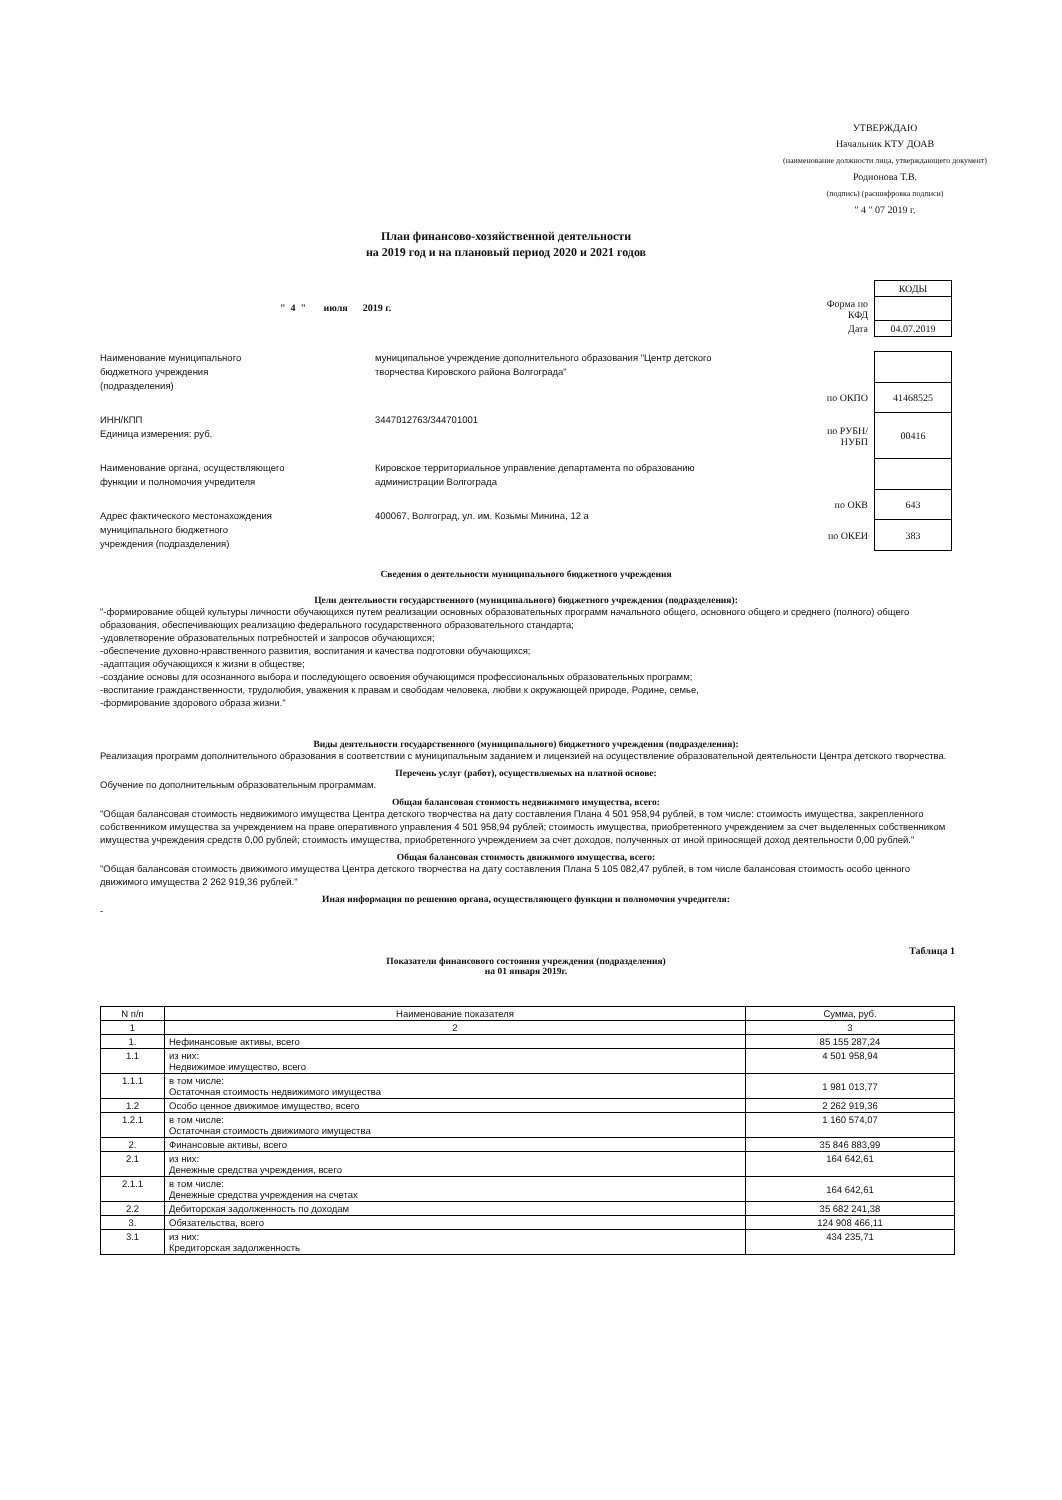УТВЕРЖДАЮ
Начальник КТУ ДОАВ
(наименование должности лица, утверждающего документ)
Родионова Т.В.
(подпись) (расшифровка подписи)
" 4 " 07 2019 г.
План финансово-хозяйственной деятельности
на 2019 год и на плановый период 2020 и 2021 годов
" 4 " июля 2019 г.
| | КОДЫ |
| Форма по КФД | |
| Дата | 04.07.2019 |
Наименование муниципального
бюджетного учреждения
(подразделения)
муниципальное учреждение дополнительного образования "Центр детского творчества Кировского района Волгограда"
ИНН/КПП
Единица измерения: руб.
3447012763/344701001
Наименование органа, осуществляющего
функции и полномочия учредителя
Кировское территориальное управление департамента по образованию администрации Волгограда
Адрес фактического местонахождения
муниципального бюджетного
учреждения (подразделения)
400067, Волгоград, ул. им. Козьмы Минина, 12 а
| по ОКПО | 41468525 |
| по РУБН/НУБП | 00416 |
| по ОКВ | 643 |
| по ОКЕИ | 383 |
Сведения о деятельности муниципального бюджетного учреждения
Цели деятельности государственного (муниципального) бюджетного учреждения (подразделения):
"-формирование общей культуры личности обучающихся путем реализации основных образовательных программ начального общего, основного общего и среднего (полного) общего образования, обеспечивающих реализацию федерального государственного образовательного стандарта;
-удовлетворение образовательных потребностей и запросов обучающихся;
-обеспечение духовно-нравственного развития, воспитания и качества подготовки обучающихся;
-адаптация обучающихся к жизни в обществе;
-создание основы для осознанного выбора и последующего освоения обучающимся профессиональных образовательных программ;
-воспитание гражданственности, трудолюбия, уважения к правам и свободам человека, любви к окружающей природе, Родине, семье,
-формирование здорового образа жизни."
Виды деятельности государственного (муниципального) бюджетного учреждения (подразделения):
Реализация программ дополнительного образования в соответствии с муниципальным заданием и лицензией на осуществление образовательной деятельности Центра детского творчества.
Перечень услуг (работ), осуществляемых на платной основе:
Обучение по дополнительным образовательным программам.
Общая балансовая стоимость недвижимого имущества, всего:
"Общая балансовая стоимость недвижимого имущества Центра детского творчества на дату составления Плана 4 501 958,94 рублей, в том числе: стоимость имущества, закрепленного собственником имущества за учреждением на праве оперативного управления 4 501 958,94 рублей; стоимость имущества, приобретенного учреждением за счет выделенных собственником имущества учреждения средств 0,00 рублей; стоимость имущества, приобретенного учреждением за счет доходов, полученных от иной приносящей доход деятельности 0,00 рублей."
Общая балансовая стоимость движимого имущества, всего:
"Общая балансовая стоимость движимого имущества Центра детского творчества на дату составления Плана 5 105 082,47 рублей, в том числе балансовая стоимость особо ценного движимого имущества 2 262 919,36 рублей."
Иная информация по решению органа, осуществляющего функции и полномочия учредителя:
-
Таблица 1
Показатели финансового состояния учреждения (подразделения)
на 01 января 2019г.
| N п/п | Наименование показателя | Сумма, руб. |
| --- | --- | --- |
| 1 | 2 | 3 |
| 1. | Нефинансовые активы, всего | 85 155 287,24 |
| 1.1 | из них: Недвижимое имущество, всего | 4 501 958,94 |
| 1.1.1 | в том числе: Остаточная стоимость недвижимого имущества | 1 981 013,77 |
| 1.2 | Особо ценное движимое имущество, всего | 2 262 919,36 |
| 1.2.1 | в том числе: Остаточная стоимость движимого имущества | 1 160 574,07 |
| 2. | Финансовые активы, всего | 35 846 883,99 |
| 2.1 | из них: Денежные средства учреждения, всего | 164 642,61 |
| 2.1.1 | в том числе: Денежные средства учреждения на счетах | 164 642,61 |
| 2.2 | Дебиторская задолженность по доходам | 35 682 241,38 |
| 3. | Обязательства, всего | 124 908 466,11 |
| 3.1 | из них: Кредиторская задолженность | 434 235,71 |